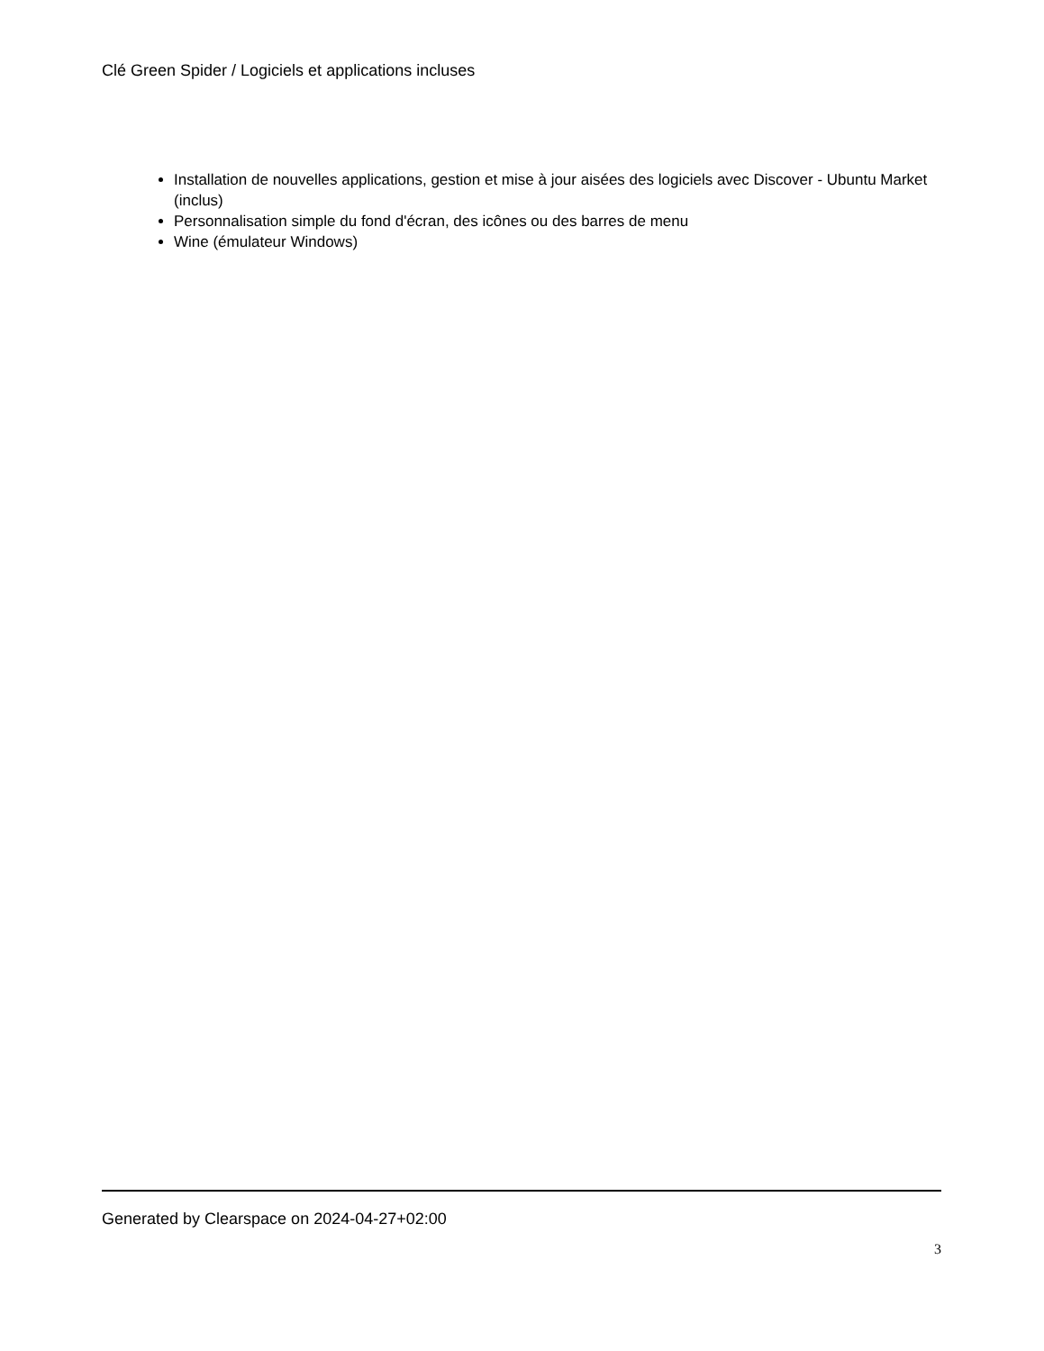Clé Green Spider / Logiciels et applications incluses
Installation de nouvelles applications, gestion et mise à jour aisées des logiciels avec Discover - Ubuntu Market (inclus)
Personnalisation simple du fond d'écran, des icônes ou des barres de menu
Wine (émulateur Windows)
Generated by Clearspace on 2024-04-27+02:00
3